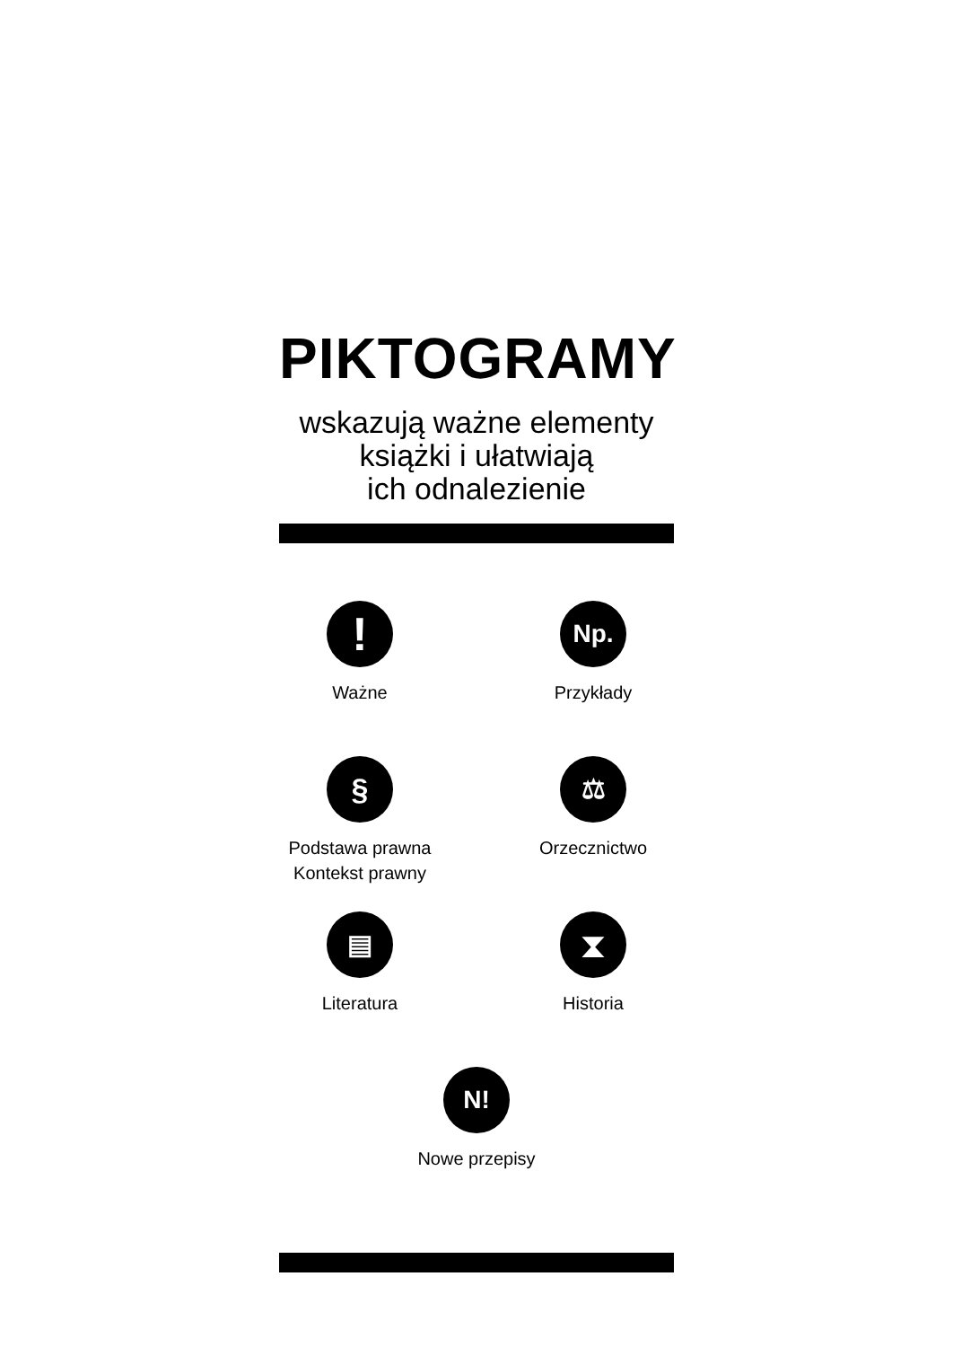PIKTOGRAMY
wskazują ważne elementy
książki i ułatwiają
ich odnalezienie
!
Ważne
Np.
Przykłady
§
Podstawa prawna
Kontekst prawny
⚖
Orzecznictwo
▤
Literatura
⧗
Historia
N!
Nowe przepisy